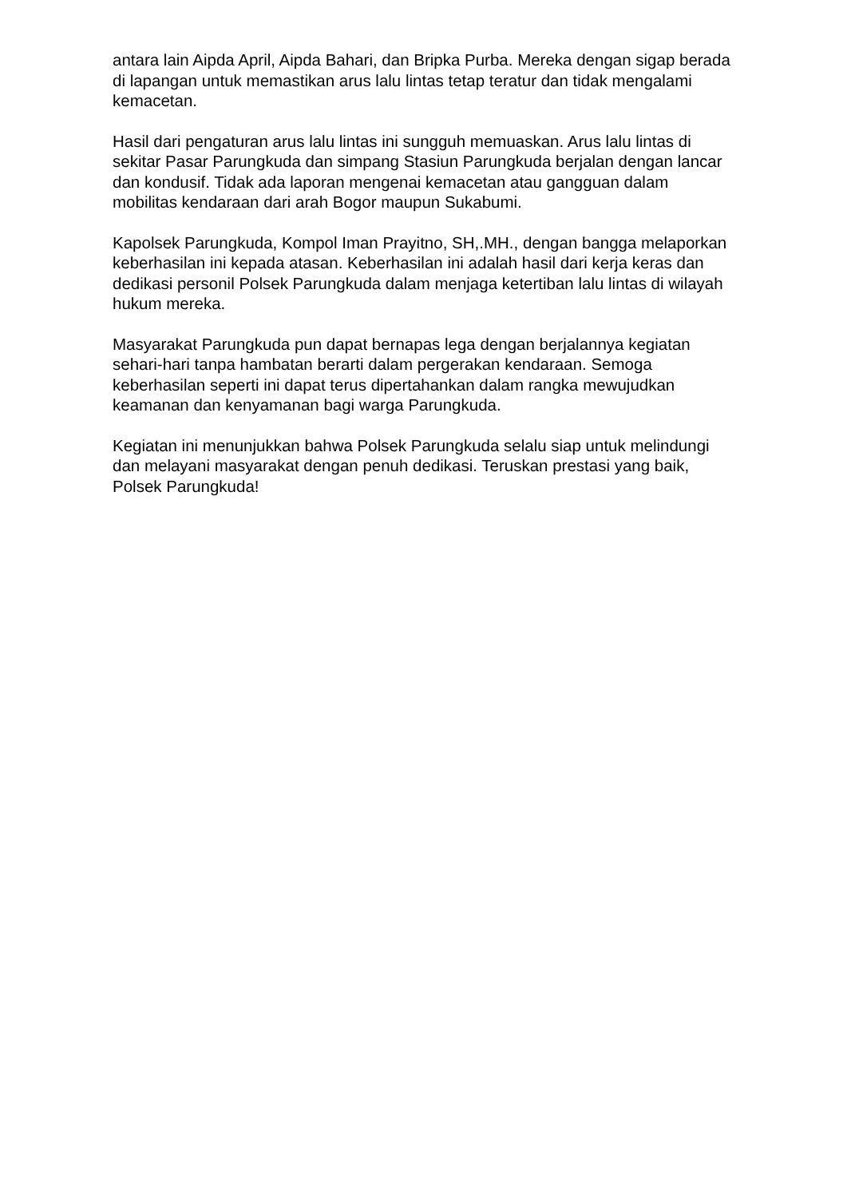antara lain Aipda April, Aipda Bahari, dan Bripka Purba. Mereka dengan sigap berada di lapangan untuk memastikan arus lalu lintas tetap teratur dan tidak mengalami kemacetan.
Hasil dari pengaturan arus lalu lintas ini sungguh memuaskan. Arus lalu lintas di sekitar Pasar Parungkuda dan simpang Stasiun Parungkuda berjalan dengan lancar dan kondusif. Tidak ada laporan mengenai kemacetan atau gangguan dalam mobilitas kendaraan dari arah Bogor maupun Sukabumi.
Kapolsek Parungkuda, Kompol Iman Prayitno, SH,.MH., dengan bangga melaporkan keberhasilan ini kepada atasan. Keberhasilan ini adalah hasil dari kerja keras dan dedikasi personil Polsek Parungkuda dalam menjaga ketertiban lalu lintas di wilayah hukum mereka.
Masyarakat Parungkuda pun dapat bernapas lega dengan berjalannya kegiatan sehari-hari tanpa hambatan berarti dalam pergerakan kendaraan. Semoga keberhasilan seperti ini dapat terus dipertahankan dalam rangka mewujudkan keamanan dan kenyamanan bagi warga Parungkuda.
Kegiatan ini menunjukkan bahwa Polsek Parungkuda selalu siap untuk melindungi dan melayani masyarakat dengan penuh dedikasi. Teruskan prestasi yang baik, Polsek Parungkuda!